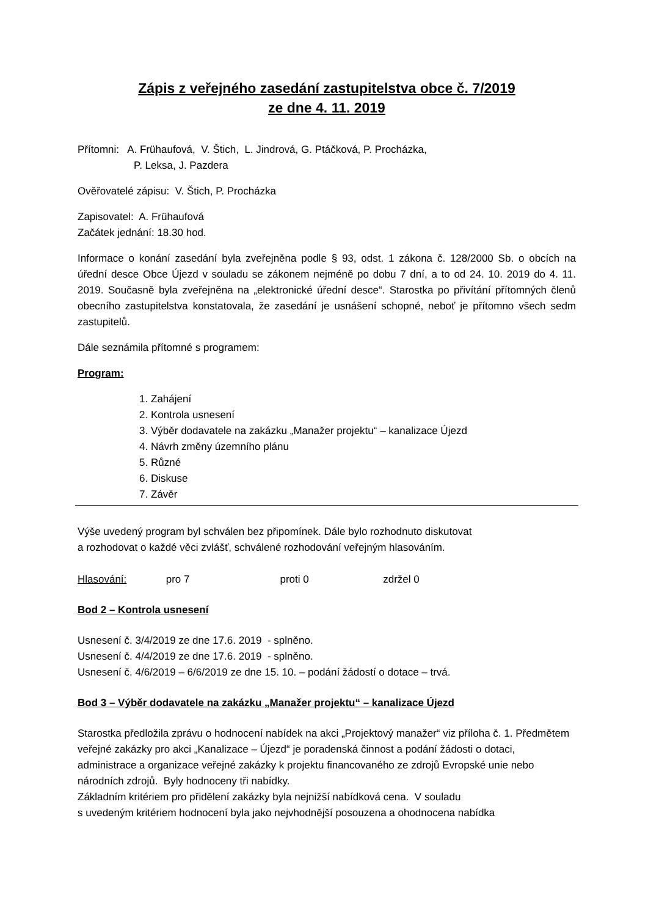Zápis z veřejného zasedání zastupitelstva obce č. 7/2019
ze dne 4. 11. 2019
Přítomni: A. Frühaufová, V. Štich, L. Jindrová, G. Ptáčková, P. Procházka,
P. Leksa, J. Pazdera
Ověřovatelé zápisu: V. Štich, P. Procházka
Zapisovatel: A. Frühaufová
Začátek jednání: 18.30 hod.
Informace o konání zasedání byla zveřejněna podle § 93, odst. 1 zákona č. 128/2000 Sb. o obcích na úřední desce Obce Újezd v souladu se zákonem nejméně po dobu 7 dní, a to od 24. 10. 2019 do 4. 11. 2019. Současně byla zveřejněna na „elektronické úřední desce“. Starostka po přivítání přítomných členů obecního zastupitelstva konstatovala, že zasedání je usnášení schopné, neboť je přítomno všech sedm zastupitelů.
Dále seznámila přítomné s programem:
Program:
1. Zahájení
2. Kontrola usnesení
3. Výběr dodavatele na zakázku „Manažer projektu“ – kanalizace Újezd
4. Návrh změny územního plánu
5. Různé
6. Diskuse
7. Závěr
Výše uvedený program byl schválen bez připomínek. Dále bylo rozhodnuto diskutovat
a rozhodovat o každé věci zvlášť, schválené rozhodování veřejným hlasováním.
Hlasování: pro 7 proti 0 zdržel 0
Bod 2 – Kontrola usnesení
Usnesení č. 3/4/2019 ze dne 17.6. 2019 - splněno.
Usnesení č. 4/4/2019 ze dne 17.6. 2019 - splněno.
Usnesení č. 4/6/2019 – 6/6/2019 ze dne 15. 10. – podání žádostí o dotace – trvá.
Bod 3 – Výběr dodavatele na zakázku „Manažer projektu“ – kanalizace Újezd
Starostka předložila zprávu o hodnocení nabídek na akci „Projektový manažer“ viz příloha č. 1. Předmětem veřejné zakázky pro akci „Kanalizace – Újezd“ je poradenská činnost a podání žádosti o dotaci, administrace a organizace veřejné zakázky k projektu financovaného ze zdrojů Evropské unie nebo národních zdrojů. Byly hodnoceny tři nabídky.
Základním kritériem pro přidělení zakázky byla nejnižší nabídková cena. V souladu
s uvedeným kritériem hodnocení byla jako nejvhodnější posouzena a ohodnocena nabídka